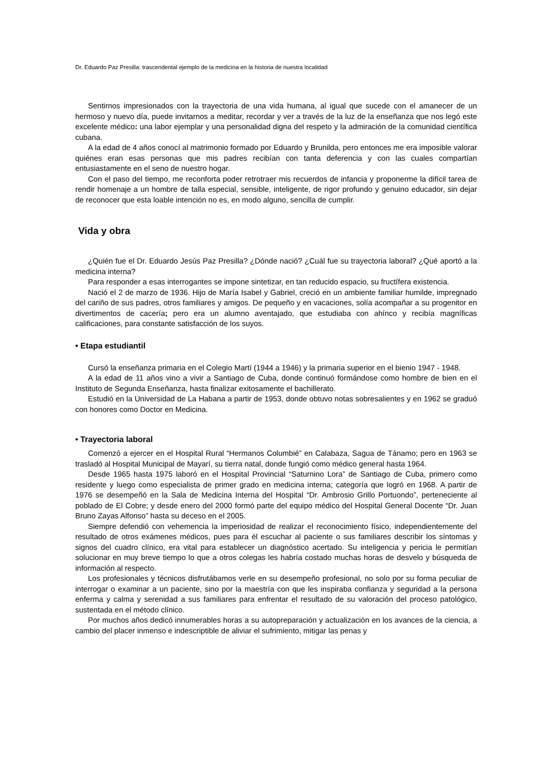Dr. Eduardo Paz Presilla: trascendental ejemplo de la medicina en la historia de nuestra localidad
Sentirnos impresionados con la trayectoria de una vida humana, al igual que sucede con el amanecer de un hermoso y nuevo día, puede invitarnos a meditar, recordar y ver a través de la luz de la enseñanza que nos legó este excelente médico: una labor ejemplar y una personalidad digna del respeto y la admiración de la comunidad científica cubana.
A la edad de 4 años conocí al matrimonio formado por Eduardo y Brunilda, pero entonces me era imposible valorar quiénes eran esas personas que mis padres recibían con tanta deferencia y con las cuales compartían entusiastamente en el seno de nuestro hogar.
Con el paso del tiempo, me reconforta poder retrotraer mis recuerdos de infancia y proponerme la difícil tarea de rendir homenaje a un hombre de talla especial, sensible, inteligente, de rigor profundo y genuino educador, sin dejar de reconocer que esta loable intención no es, en modo alguno, sencilla de cumplir.
Vida y obra
¿Quién fue el Dr. Eduardo Jesús Paz Presilla? ¿Dónde nació? ¿Cuál fue su trayectoria laboral? ¿Qué aportó a la medicina interna?
Para responder a esas interrogantes se impone sintetizar, en tan reducido espacio, su fructífera existencia.
Nació el 2 de marzo de 1936. Hijo de María Isabel y Gabriel, creció en un ambiente familiar humilde, impregnado del cariño de sus padres, otros familiares y amigos. De pequeño y en vacaciones, solía acompañar a su progenitor en divertimentos de cacería; pero era un alumno aventajado, que estudiaba con ahínco y recibía magníficas calificaciones, para constante satisfacción de los suyos.
• Etapa estudiantil
Cursó la enseñanza primaria en el Colegio Martí (1944 a 1946) y la primaria superior en el bienio 1947 - 1948.
A la edad de 11 años vino a vivir a Santiago de Cuba, donde continuó formándose como hombre de bien en el Instituto de Segunda Enseñanza, hasta finalizar exitosamente el bachillerato.
Estudió en la Universidad de La Habana a partir de 1953, donde obtuvo notas sobresalientes y en 1962 se graduó con honores como Doctor en Medicina.
• Trayectoria laboral
Comenzó a ejercer en el Hospital Rural “Hermanos Columbié” en Calabaza, Sagua de Tánamo; pero en 1963 se trasladó al Hospital Municipal de Mayarí, su tierra natal, donde fungió como médico general hasta 1964.
Desde 1965 hasta 1975 laboró en el Hospital Provincial “Saturnino Lora” de Santiago de Cuba, primero como residente y luego como especialista de primer grado en medicina interna; categoría que logró en 1968. A partir de 1976 se desempeñó en la Sala de Medicina Interna del Hospital “Dr. Ambrosio Grillo Portuondo”, perteneciente al poblado de El Cobre; y desde enero del 2000 formó parte del equipo médico del Hospital General Docente “Dr. Juan Bruno Zayas Alfonso” hasta su deceso en el 2005.
Siempre defendió con vehemencia la imperiosidad de realizar el reconocimiento físico, independientemente del resultado de otros exámenes médicos, pues para él escuchar al paciente o sus familiares describir los síntomas y signos del cuadro clínico, era vital para establecer un diagnóstico acertado. Su inteligencia y pericia le permitían solucionar en muy breve tiempo lo que a otros colegas les habría costado muchas horas de desvelo y búsqueda de información al respecto.
Los profesionales y técnicos disfrutábamos verle en su desempeño profesional, no solo por su forma peculiar de interrogar o examinar a un paciente, sino por la maestría con que les inspiraba confianza y seguridad a la persona enferma y calma y serenidad a sus familiares para enfrentar el resultado de su valoración del proceso patológico, sustentada en el método clínico.
Por muchos años dedicó innumerables horas a su autopreparación y actualización en los avances de la ciencia, a cambio del placer inmenso e indescriptible de aliviar el sufrimiento, mitigar las penas y